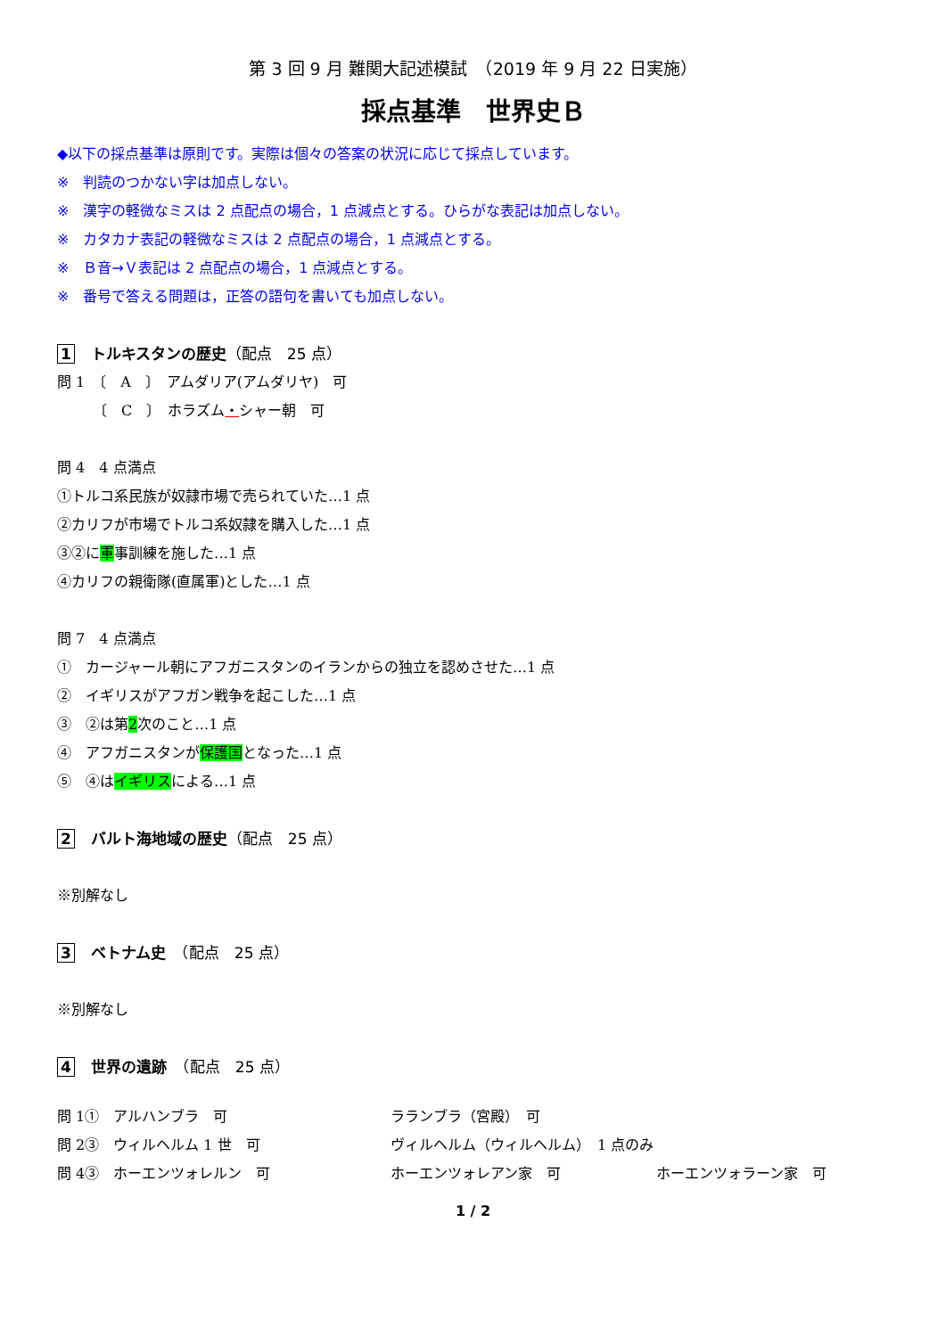第 3 回 9 月 難関大記述模試　（2019 年 9 月 22 日実施）
採点基準　世界史Ｂ
◆以下の採点基準は原則です。実際は個々の答案の状況に応じて採点しています。
※　判読のつかない字は加点しない。
※　漢字の軽微なミスは 2 点配点の場合，1 点減点とする。ひらがな表記は加点しない。
※　カタカナ表記の軽微なミスは 2 点配点の場合，1 点減点とする。
※　Ｂ音→Ｖ表記は 2 点配点の場合，1 点減点とする。
※　番号で答える問題は，正答の語句を書いても加点しない。
1 トルキスタンの歴史（配点　25 点）
問 1　〔　A　〕　アムダリア(アムダリヤ)　可
　　　〔　C　〕　ホラズム・シャー朝　可
問 4　4 点満点
①トルコ系民族が奴隷市場で売られていた…1 点
②カリフが市場でトルコ系奴隷を購入した…1 点
③②に軍事訓練を施した…1 点
④カリフの親衛隊(直属軍)とした…1 点
問 7　4 点満点
①　カージャール朝にアフガニスタンのイランからの独立を認めさせた…1 点
②　イギリスがアフガン戦争を起こした…1 点
③　②は第2次のこと…1 点
④　アフガニスタンが保護国となった…1 点
⑤　④はイギリスによる…1 点
2 バルト海地域の歴史（配点　25 点）
※別解なし
3 ベトナム史　（配点　25 点）
※別解なし
4 世界の遺跡　（配点　25 点）
問 1①　アルハンブラ　可 ラランブラ（宮殿）　可
問 2③　ウィルヘルム 1 世　可 ヴィルヘルム（ウィルヘルム）　1 点のみ
問 4③　ホーエンツォレルン　可 ホーエンツォレアン家　可 ホーエンツォラーン家　可
1 / 2